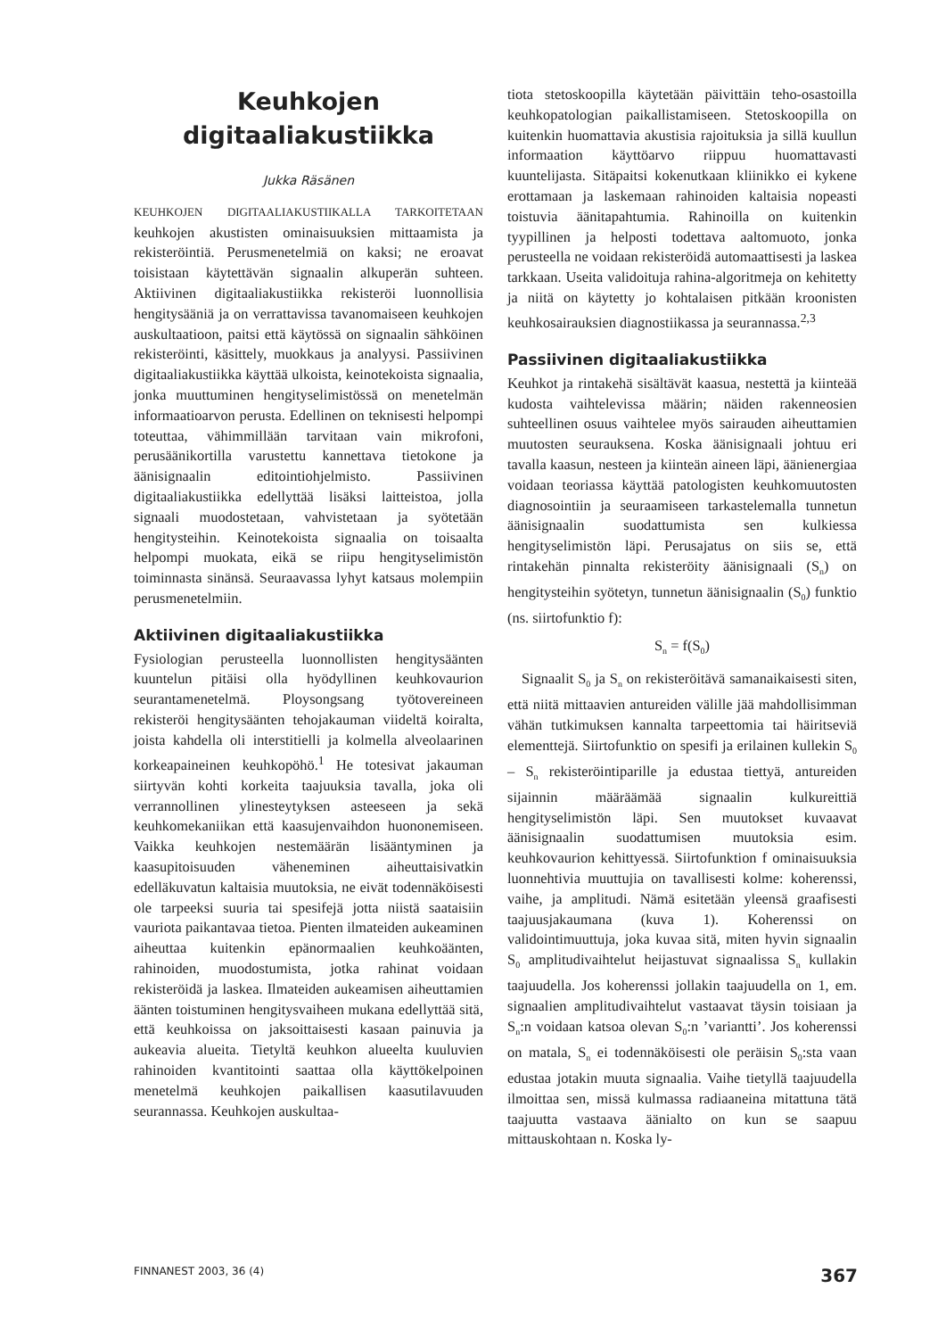Keuhkojen
digitaaliakustiikka
Jukka Räsänen
KEUHKOJEN DIGITAALIAKUSTIIKALLA TARKOITETAAN keuhkojen akustisten ominaisuuksien mittaamista ja rekisteröintiä. Perusmenetelmiä on kaksi; ne eroavat toisistaan käytettävän signaalin alkuperän suhteen. Aktiivinen digitaaliakustiikka rekisteröi luonnollisia hengitysääniä ja on verrattavissa tavanomaiseen keuhkojen auskultaatioon, paitsi että käytössä on signaalin sähköinen rekisteröinti, käsittely, muokkaus ja analyysi. Passiivinen digitaaliakustiikka käyttää ulkoista, keinotekoista signaalia, jonka muuttuminen hengityselimistössä on menetelmän informaatioarvon perusta. Edellinen on teknisesti helpompi toteuttaa, vähimmillään tarvitaan vain mikrofoni, perusäänikortilla varustettu kannettava tietokone ja äänisignaalin editointiohjelmisto. Passiivinen digitaaliakustiikka edellyttää lisäksi laitteistoa, jolla signaali muodostetaan, vahvistetaan ja syötetään hengitysteihin. Keinotekoista signaalia on toisaalta helpompi muokata, eikä se riipu hengityselimistön toiminnasta sinänsä. Seuraavassa lyhyt katsaus molempiin perusmenetelmiin.
Aktiivinen digitaaliakustiikka
Fysiologian perusteella luonnollisten hengitysäänten kuuntelun pitäisi olla hyödyllinen keuhkovaurion seurantamenetelmä. Ploysongsang työtovereineen rekisteröi hengitysäänten tehojakauman viideltä koiralta, joista kahdella oli interstitielli ja kolmella alveolaarinen korkeapaineinen keuhkopöhö.<sup>1</sup> He totesivat jakauman siirtyvän kohti korkeita taajuuksia tavalla, joka oli verrannollinen ylinesteytyksen asteeseen ja sekä keuhkomekaniikan että kaasujenvaihdon huononemiseen. Vaikka keuhkojen nestemäärän lisääntyminen ja kaasupitoisuuden väheneminen aiheuttaisivatkin edelläkuvatun kaltaisia muutoksia, ne eivät todennäköisesti ole tarpeeksi suuria tai spesifejä jotta niistä saataisiin vauriota paikantavaa tietoa. Pienten ilmateiden aukeaminen aiheuttaa kuitenkin epänormaalien keuhkoäänten, rahinoiden, muodostumista, jotka rahinat voidaan rekisteröidä ja laskea. Ilmateiden aukeamisen aiheuttamien äänten toistuminen hengitysvaiheen mukana edellyttää sitä, että keuhkoissa on jaksoittaisesti kasaan painuvia ja aukeavia alueita. Tietyltä keuhkon alueelta kuuluvien rahinoiden kvantitointi saattaa olla käyttökelpoinen menetelmä keuhkojen paikallisen kaasutilavuuden seurannassa. Keuhkojen auskultaa-
tiota stetoskoopilla käytetään päivittäin teho-osastoilla keuhkopatologian paikallistamiseen. Stetoskoopilla on kuitenkin huomattavia akustisia rajoituksia ja sillä kuullun informaation käyttöarvo riippuu huomattavasti kuuntelijasta. Sitäpaitsi kokenutkaan kliinikko ei kykene erottamaan ja laskemaan rahinoiden kaltaisia nopeasti toistuvia äänitapahtumia. Rahinoilla on kuitenkin tyypillinen ja helposti todettava aaltomuoto, jonka perusteella ne voidaan rekisteröidä automaattisesti ja laskea tarkkaan. Useita validoituja rahina-algoritmeja on kehitetty ja niitä on käytetty jo kohtalaisen pitkään kroonisten keuhkosairauksien diagnostiikassa ja seurannassa.<sup>2,3</sup>
Passiivinen digitaaliakustiikka
Keuhkot ja rintakehä sisältävät kaasua, nestettä ja kiinteää kudosta vaihtelevissa määrin; näiden rakenneosien suhteellinen osuus vaihtelee myös sairauden aiheuttamien muutosten seurauksena. Koska äänisignaali johtuu eri tavalla kaasun, nesteen ja kiinteän aineen läpi, äänienergiaa voidaan teoriassa käyttää patologisten keuhkomuutosten diagnosointiin ja seuraamiseen tarkastelemalla tunnetun äänisignaalin suodattumista sen kulkiessa hengityselimistön läpi. Perusajatus on siis se, että rintakehän pinnalta rekisteröity äänisignaali (S<sub>n</sub>) on hengitysteihin syötetyn, tunnetun äänisignaalin (S<sub>0</sub>) funktio (ns. siirtofunktio f):
S<sub>n</sub> = f(S<sub>0</sub>)
Signaalit S<sub>0</sub> ja S<sub>n</sub> on rekisteröitävä samanaikaisesti siten, että niitä mittaavien antureiden välille jää mahdollisimman vähän tutkimuksen kannalta tarpeettomia tai häiritseviä elementtejä. Siirtofunktio on spesifi ja erilainen kullekin S<sub>0</sub> – S<sub>n</sub> rekisteröintiparille ja edustaa tiettyä, antureiden sijainnin määräämää signaalin kulkureittiä hengityselimistön läpi. Sen muutokset kuvaavat äänisignaalin suodattumisen muutoksia esim. keuhkovaurion kehittyessä. Siirtofunktion f ominaisuuksia luonnehtivia muuttujia on tavallisesti kolme: koherenssi, vaihe, ja amplitudi. Nämä esitetään yleensä graafisesti taajuusjakaumana (kuva 1). Koherenssi on validointimuuttuja, joka kuvaa sitä, miten hyvin signaalin S<sub>0</sub> amplitudivaihtelut heijastuvat signaalissa S<sub>n</sub> kullakin taajuudella. Jos koherenssi jollakin taajuudella on 1, em. signaalien amplitudivaihtelut vastaavat täysin toisiaan ja S<sub>n</sub>:n voidaan katsoa olevan S<sub>0</sub>:n ’variantti’. Jos koherenssi on matala, S<sub>n</sub> ei todennäköisesti ole peräisin S<sub>0</sub>:sta vaan edustaa jotakin muuta signaalia. Vaihe tietyllä taajuudella ilmoittaa sen, missä kulmassa radiaaneina mitattuna tätä taajuutta vastaava äänialto on kun se saapuu mittauskohtaan n. Koska ly-
FINNANEST 2003, 36 (4) 367